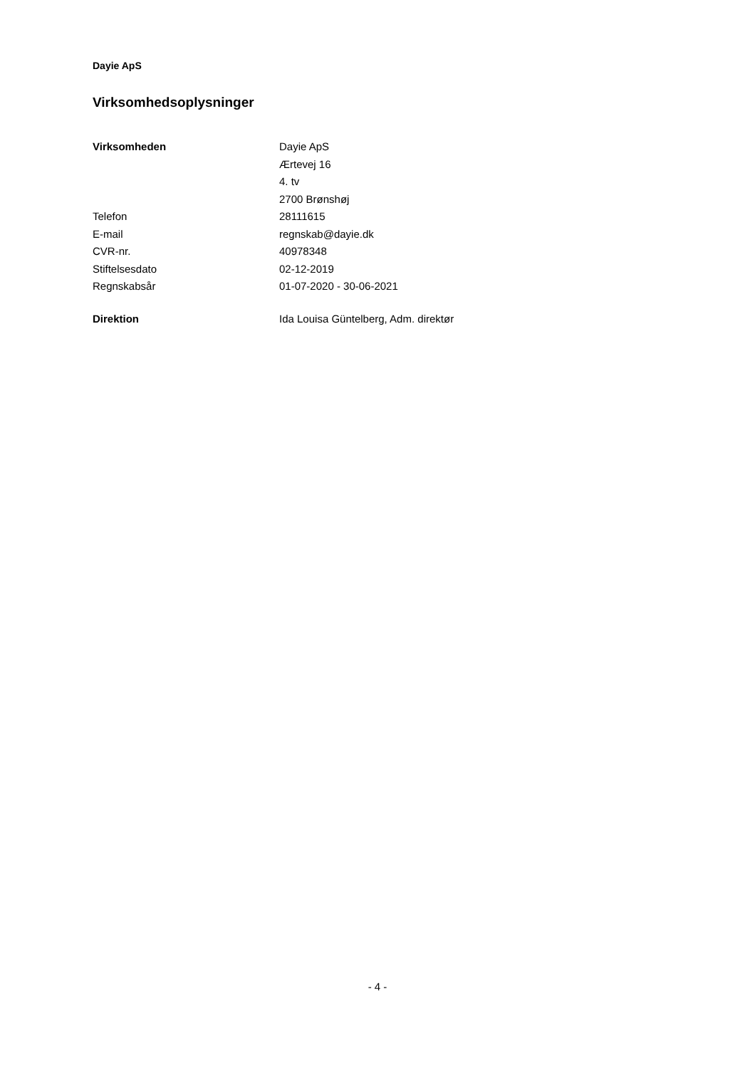Dayie ApS
Virksomhedsoplysninger
| Virksomheden | Dayie ApS |
| | Ærtevej 16 |
| | 4. tv |
| | 2700 Brønshøj |
| Telefon | 28111615 |
| E-mail | regnskab@dayie.dk |
| CVR-nr. | 40978348 |
| Stiftelsesdato | 02-12-2019 |
| Regnskabsår | 01-07-2020 - 30-06-2021 |
| Direktion | Ida Louisa Güntelberg, Adm. direktør |
- 4 -